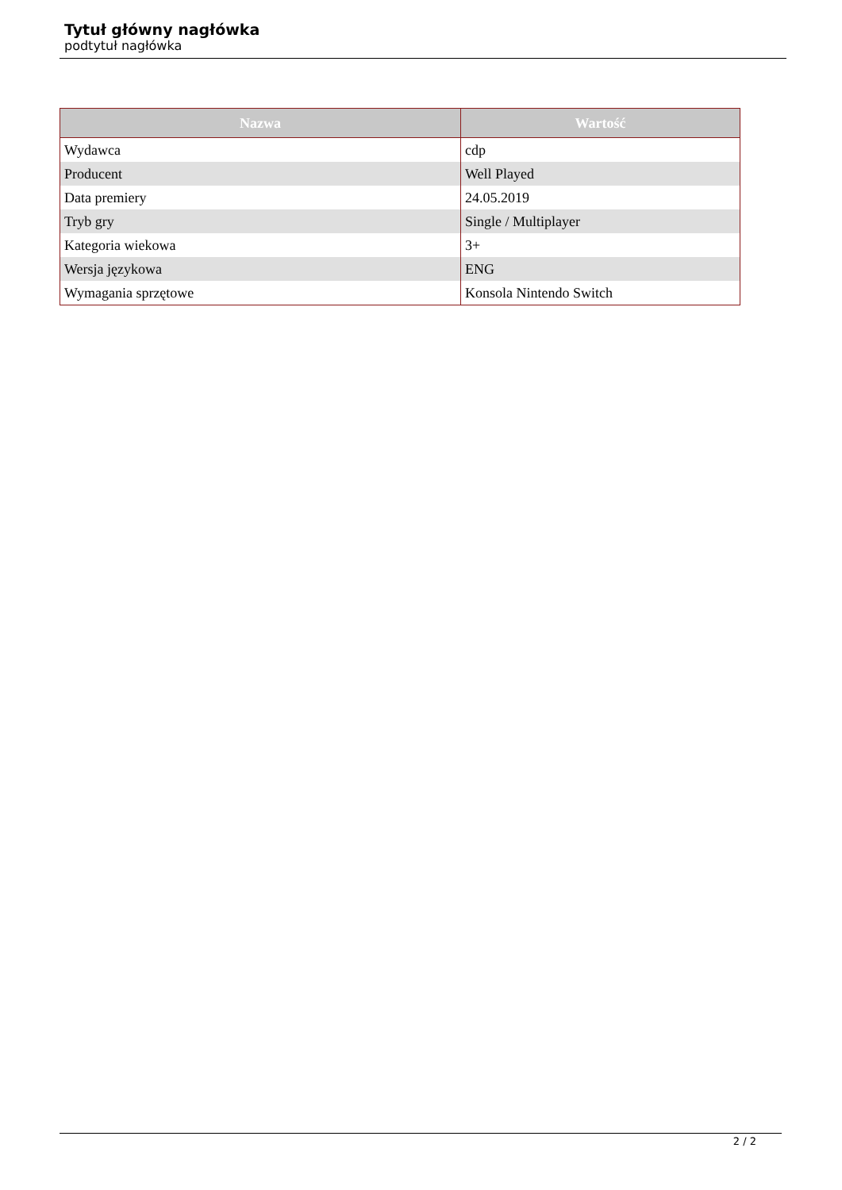Tytuł główny nagłówka
podtytuł nagłówka
| Nazwa | Wartość |
| --- | --- |
| Wydawca | cdp |
| Producent | Well Played |
| Data premiery | 24.05.2019 |
| Tryb gry | Single / Multiplayer |
| Kategoria wiekowa | 3+ |
| Wersja językowa | ENG |
| Wymagania sprzętowe | Konsola Nintendo Switch |
2 / 2